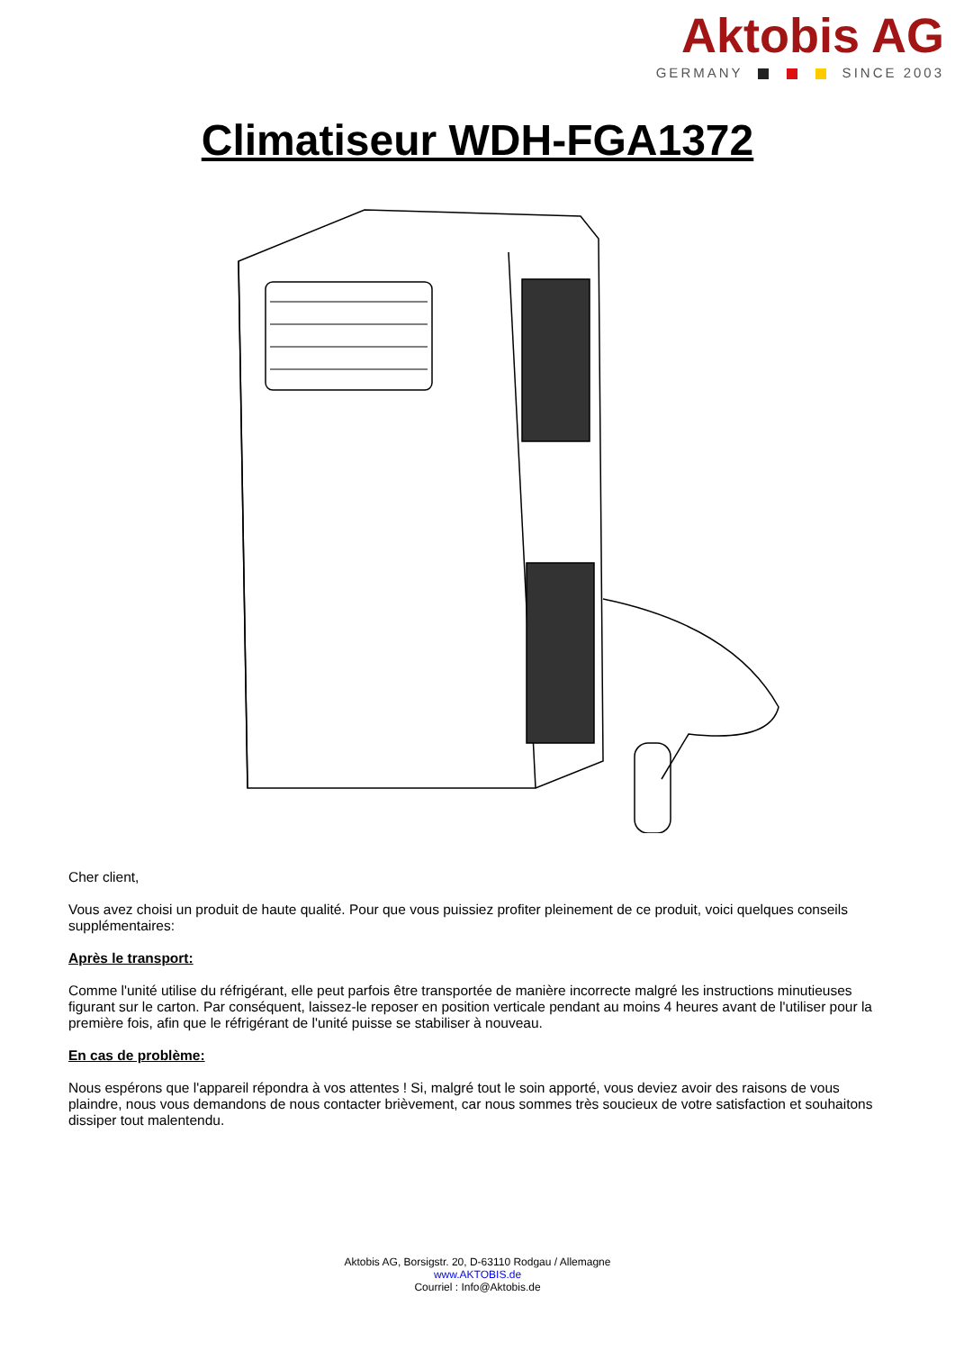Aktobis AG
GERMANY SINCE 2003
Climatiseur WDH-FGA1372
Cher client,
Vous avez choisi un produit de haute qualité. Pour que vous puissiez profiter pleinement de ce produit, voici quelques conseils supplémentaires:
Après le transport:
Comme l'unité utilise du réfrigérant, elle peut parfois être transportée de manière incorrecte malgré les instructions minutieuses figurant sur le carton. Par conséquent, laissez-le reposer en position verticale pendant au moins 4 heures avant de l'utiliser pour la première fois, afin que le réfrigérant de l'unité puisse se stabiliser à nouveau.
En cas de problème:
Nous espérons que l'appareil répondra à vos attentes ! Si, malgré tout le soin apporté, vous deviez avoir des raisons de vous plaindre, nous vous demandons de nous contacter brièvement, car nous sommes très soucieux de votre satisfaction et souhaitons dissiper tout malentendu.
Aktobis AG, Borsigstr. 20, D-63110 Rodgau / Allemagne
www.AKTOBIS.de
Courriel : Info@Aktobis.de